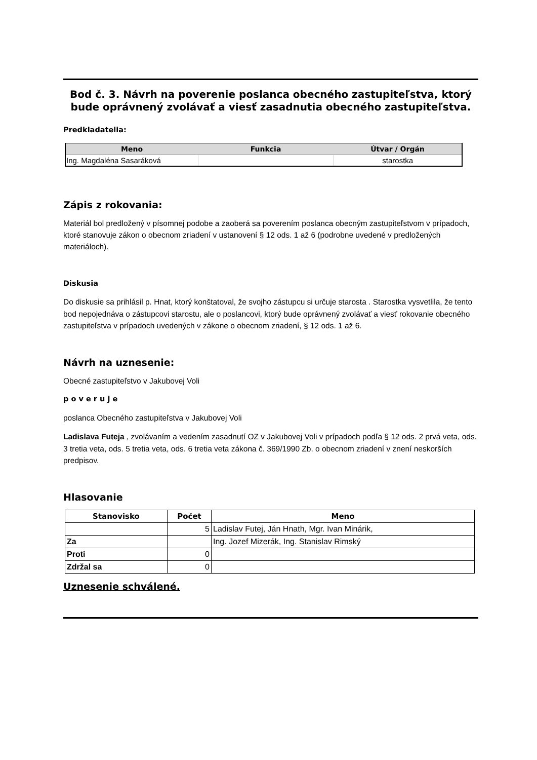Bod č. 3. Návrh na poverenie poslanca obecného zastupiteľstva, ktorý bude oprávnený zvolávať a viesť zasadnutia obecného zastupiteľstva.
Predkladatelia:
| Meno | Funkcia | Útvar / Orgán |
| --- | --- | --- |
| Ing. Magdaléna Sasaráková | | starostka |
Zápis z rokovania:
Materiál bol predložený v písomnej podobe a zaoberá sa poverením poslanca obecným zastupiteľstvom v prípadoch, ktoré stanovuje zákon o obecnom zriadení v ustanovení § 12 ods. 1 až 6 (podrobne uvedené v predložených materiáloch).
Diskusia
Do diskusie sa prihlásil p. Hnat, ktorý konštatoval, že svojho zástupcu si určuje starosta . Starostka vysvetlila, že tento bod nepojednáva o zástupcovi starostu, ale o poslancovi, ktorý bude oprávnený zvolávať a viesť rokovanie obecného zastupiteľstva v prípadoch uvedených v zákone o obecnom zriadení, § 12 ods. 1 až 6.
Návrh na uznesenie:
Obecné zastupiteľstvo v Jakubovej Voli
p o v e r u j e
poslanca Obecného zastupiteľstva v Jakubovej Voli
Ladislava Futeja , zvolávaním a vedením zasadnutí OZ v Jakubovej Voli v prípadoch podľa § 12 ods. 2 prvá veta, ods. 3 tretia veta, ods. 5 tretia veta, ods. 6 tretia veta zákona č. 369/1990 Zb. o obecnom zriadení v znení neskorších predpisov.
Hlasovanie
| Stanovisko | Počet | Meno |
| --- | --- | --- |
| | 5 | Ladislav Futej, Ján Hnath, Mgr. Ivan Minárik, |
| Za | | Ing. Jozef Mizerák, Ing. Stanislav Rimský |
| Proti | 0 | |
| Zdržal sa | 0 | |
Uznesenie schválené.